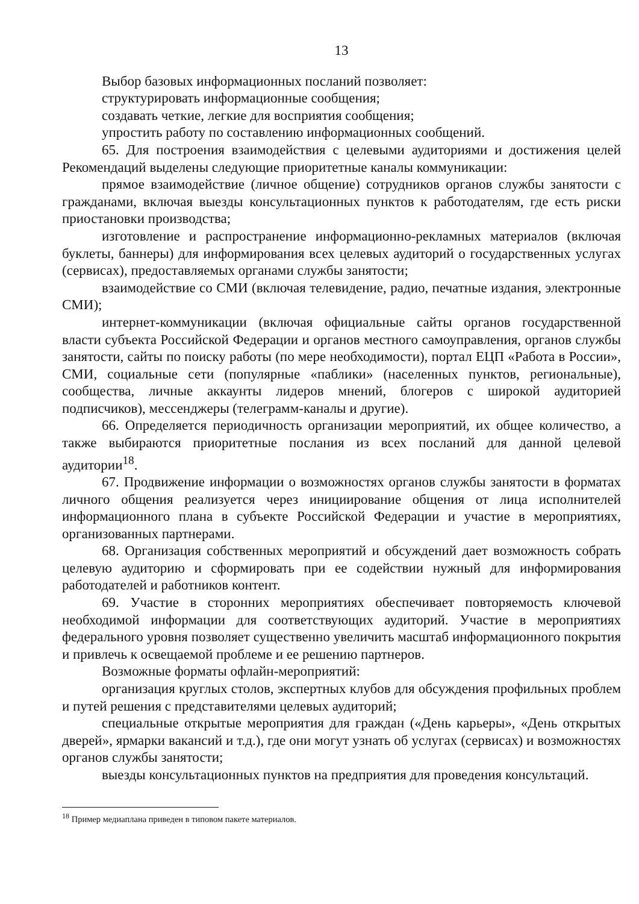13
Выбор базовых информационных посланий позволяет:
структурировать информационные сообщения;
создавать четкие, легкие для восприятия сообщения;
упростить работу по составлению информационных сообщений.
65. Для построения взаимодействия с целевыми аудиториями и достижения целей Рекомендаций выделены следующие приоритетные каналы коммуникации:
прямое взаимодействие (личное общение) сотрудников органов службы занятости с гражданами, включая выезды консультационных пунктов к работодателям, где есть риски приостановки производства;
изготовление и распространение информационно-рекламных материалов (включая буклеты, баннеры) для информирования всех целевых аудиторий о государственных услугах (сервисах), предоставляемых органами службы занятости;
взаимодействие со СМИ (включая телевидение, радио, печатные издания, электронные СМИ);
интернет-коммуникации (включая официальные сайты органов государственной власти субъекта Российской Федерации и органов местного самоуправления, органов службы занятости, сайты по поиску работы (по мере необходимости), портал ЕЦП «Работа в России», СМИ, социальные сети (популярные «паблики» (населенных пунктов, региональные), сообщества, личные аккаунты лидеров мнений, блогеров с широкой аудиторией подписчиков), мессенджеры (телеграмм-каналы и другие).
66. Определяется периодичность организации мероприятий, их общее количество, а также выбираются приоритетные послания из всех посланий для данной целевой аудитории<sup>18</sup>.
67. Продвижение информации о возможностях органов службы занятости в форматах личного общения реализуется через инициирование общения от лица исполнителей информационного плана в субъекте Российской Федерации и участие в мероприятиях, организованных партнерами.
68. Организация собственных мероприятий и обсуждений дает возможность собрать целевую аудиторию и сформировать при ее содействии нужный для информирования работодателей и работников контент.
69. Участие в сторонних мероприятиях обеспечивает повторяемость ключевой необходимой информации для соответствующих аудиторий. Участие в мероприятиях федерального уровня позволяет существенно увеличить масштаб информационного покрытия и привлечь к освещаемой проблеме и ее решению партнеров.
Возможные форматы офлайн-мероприятий:
организация круглых столов, экспертных клубов для обсуждения профильных проблем и путей решения с представителями целевых аудиторий;
специальные открытые мероприятия для граждан («День карьеры», «День открытых дверей», ярмарки вакансий и т.д.), где они могут узнать об услугах (сервисах) и возможностях органов службы занятости;
выезды консультационных пунктов на предприятия для проведения консультаций.
<sup>18</sup> Пример медиаплана приведен в типовом пакете материалов.